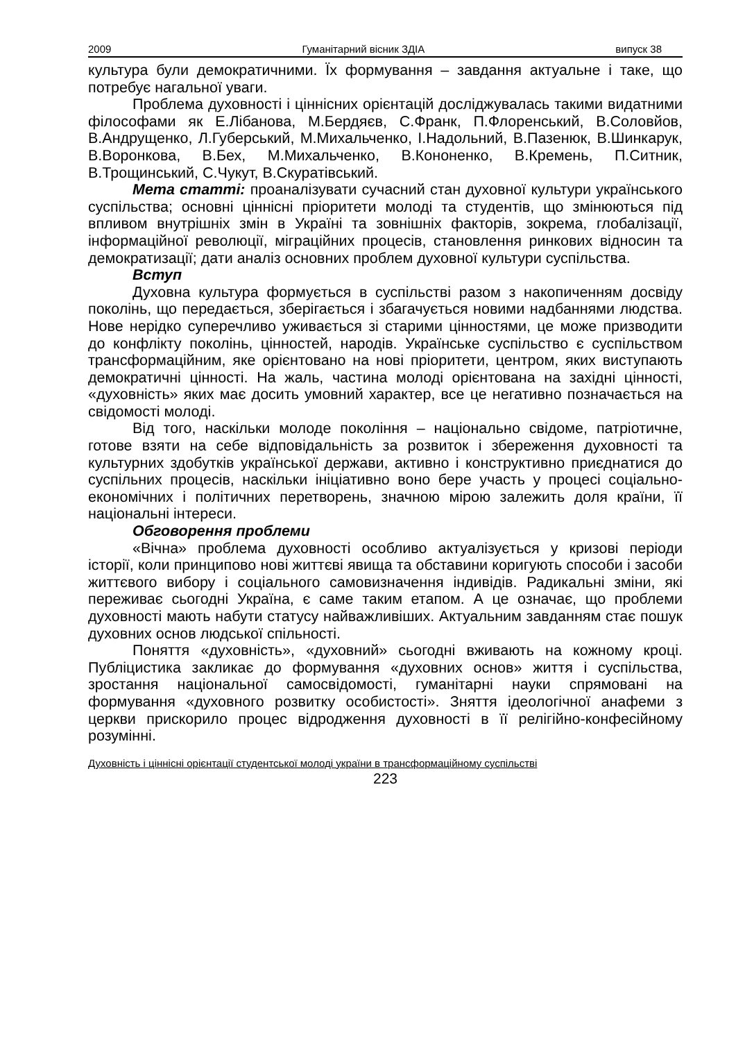2009 Гуманітарний вісник ЗДІА випуск 38
культура були демократичними. Їх формування – завдання актуальне і таке, що потребує нагальної уваги.
Проблема духовності і ціннісних орієнтацій досліджувалась такими видатними філософами як Е.Лібанова, М.Бердяєв, С.Франк, П.Флоренський, В.Соловйов, В.Андрущенко, Л.Губерський, М.Михальченко, І.Надольний, В.Пазенюк, В.Шинкарук, В.Воронкова, В.Бех, М.Михальченко, В.Кононенко, В.Кремень, П.Ситник, В.Трощинський, С.Чукут, В.Скуратівський.
Мета статті: проаналізувати сучасний стан духовної культури українського суспільства; основні ціннісні пріоритети молоді та студентів, що змінюються під впливом внутрішніх змін в Україні та зовнішніх факторів, зокрема, глобалізації, інформаційної революції, міграційних процесів, становлення ринкових відносин та демократизації; дати аналіз основних проблем духовної культури суспільства.
Вступ
Духовна культура формується в суспільстві разом з накопиченням досвіду поколінь, що передається, зберігається і збагачується новими надбаннями людства. Нове нерідко суперечливо уживається зі старими цінностями, це може призводити до конфлікту поколінь, цінностей, народів. Українське суспільство є суспільством трансформаційним, яке орієнтовано на нові пріоритети, центром, яких виступають демократичні цінності. На жаль, частина молоді орієнтована на західні цінності, «духовність» яких має досить умовний характер, все це негативно позначається на свідомості молоді.
Від того, наскільки молоде покоління – національно свідоме, патріотичне, готове взяти на себе відповідальність за розвиток і збереження духовності та культурних здобутків української держави, активно і конструктивно приєднатися до суспільних процесів, наскільки ініціативно воно бере участь у процесі соціально-економічних і політичних перетворень, значною мірою залежить доля країни, її національні інтереси.
Обговорення проблеми
«Вічна» проблема духовності особливо актуалізується у кризові періоди історії, коли принципово нові життєві явища та обставини коригують способи і засоби життєвого вибору і соціального самовизначення індивідів. Радикальні зміни, які переживає сьогодні Україна, є саме таким етапом. А це означає, що проблеми духовності мають набути статусу найважливіших. Актуальним завданням стає пошук духовних основ людської спільності.
Поняття «духовність», «духовний» сьогодні вживають на кожному кроці. Публіцистика закликає до формування «духовних основ» життя і суспільства, зростання національної самосвідомості, гуманітарні науки спрямовані на формування «духовного розвитку особистості». Зняття ідеологічної анафеми з церкви прискорило процес відродження духовності в її релігійно-конфесійному розумінні.
Духовність і ціннісні орієнтації студентської молоді україни в трансформаційному суспільстві
223